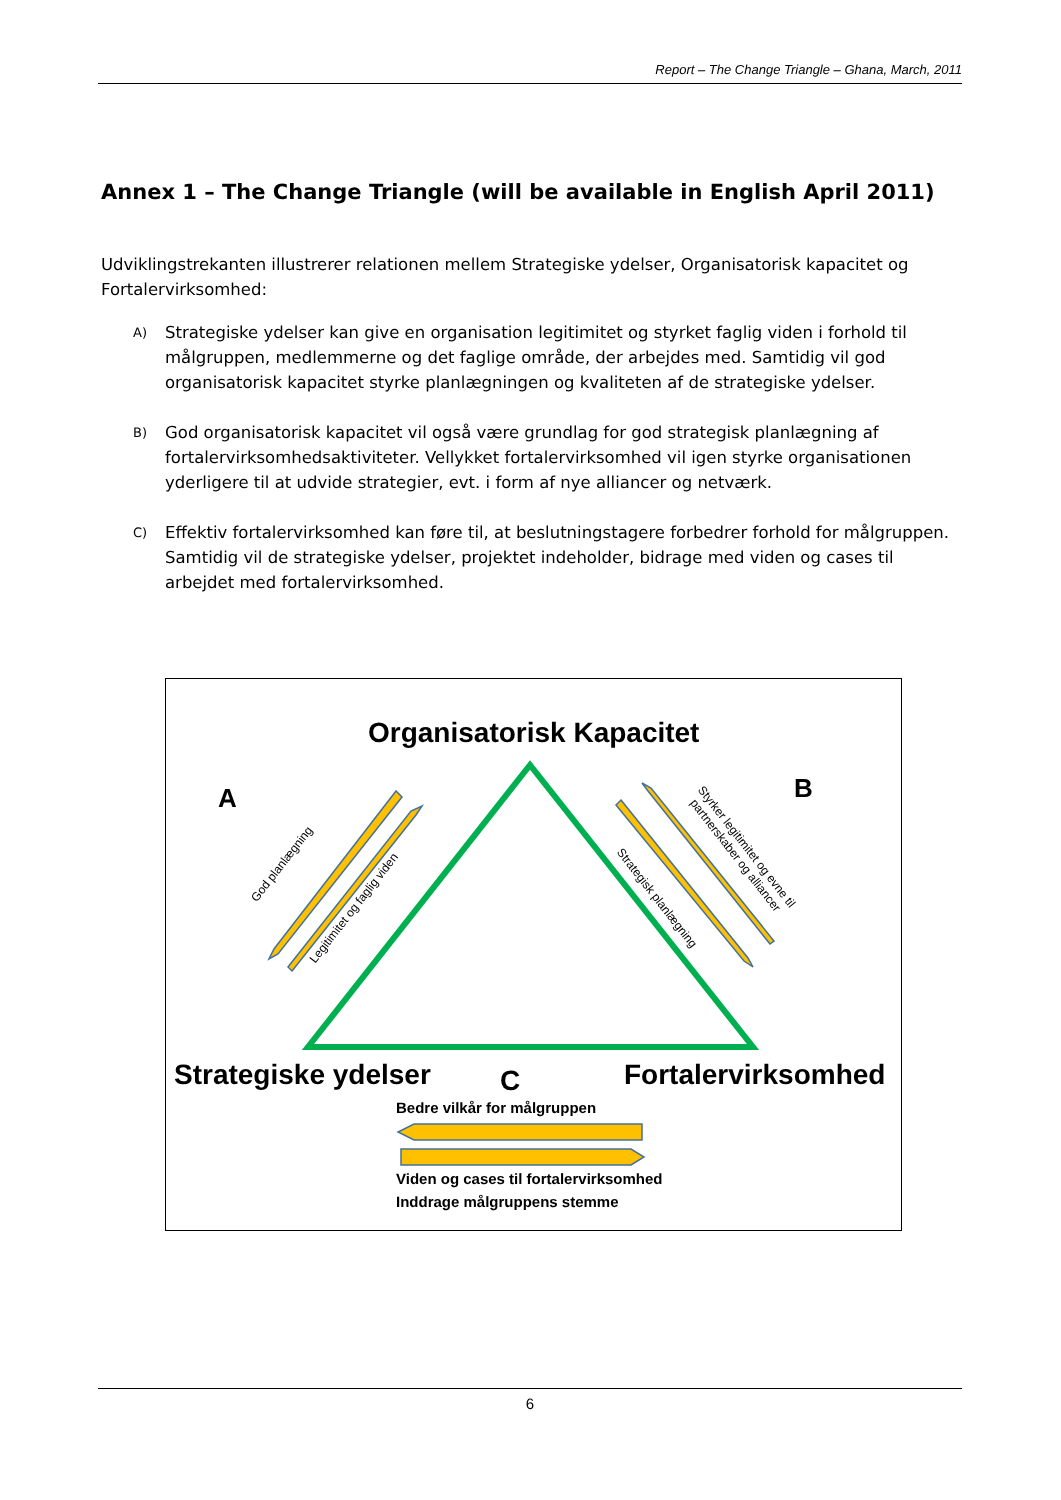Report – The Change Triangle – Ghana, March, 2011
Annex 1 – The Change Triangle (will be available in English April 2011)
Udviklingstrekanten illustrerer relationen mellem Strategiske ydelser, Organisatorisk kapacitet og Fortalervirksomhed:
A)
Strategiske ydelser kan give en organisation legitimitet og styrket faglig viden i forhold til målgruppen, medlemmerne og det faglige område, der arbejdes med. Samtidig vil god organisatorisk kapacitet styrke planlægningen og kvaliteten af de strategiske ydelser.
B)
God organisatorisk kapacitet vil også være grundlag for god strategisk planlægning af fortalervirksomhedsaktiviteter. Vellykket fortalervirksomhed vil igen styrke organisationen yderligere til at udvide strategier, evt. i form af nye alliancer og netværk.
C)
Effektiv fortalervirksomhed kan føre til, at beslutningstagere forbedrer forhold for målgruppen. Samtidig vil de strategiske ydelser, projektet indeholder, bidrage med viden og cases til arbejdet med fortalervirksomhed.
Organisatorisk Kapacitet
A B
Strategiske ydelser C Fortalervirksomhed
Bedre vilkår for målgruppen
Viden og cases til fortalervirksomhed
Inddrage målgruppens stemme
God planlægning
Legitimitet og faglig viden
Strategisk planlægning
Styrker legitimitet og evne til
partnerskaber og alliancer
6